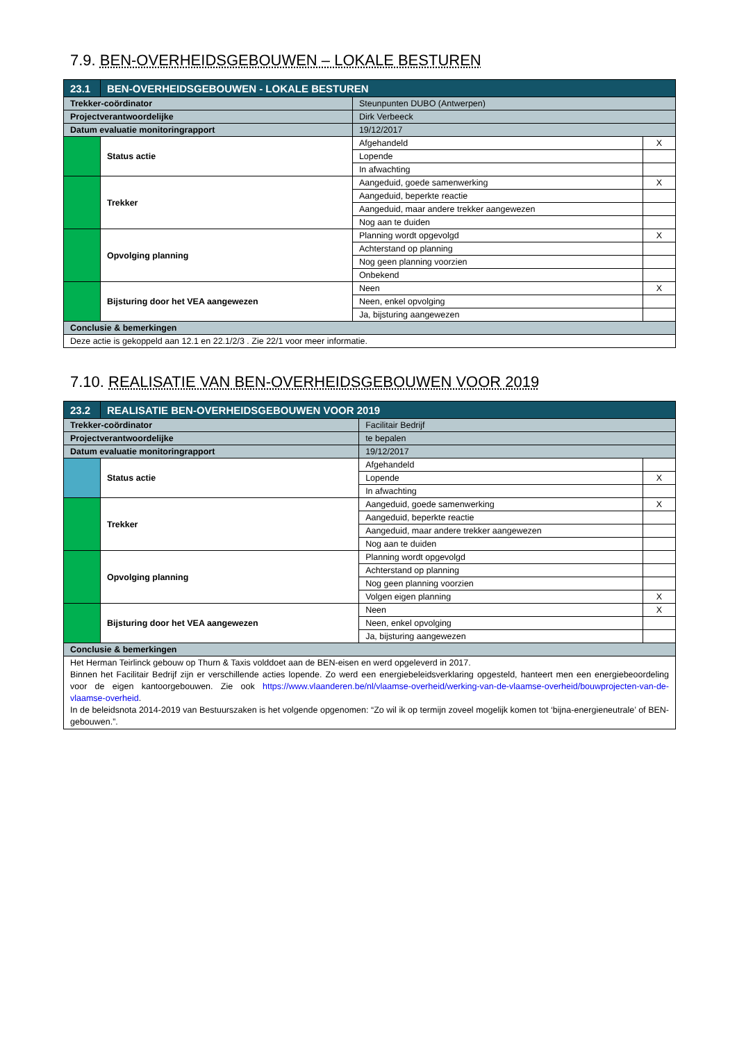7.9. BEN-OVERHEIDSGEBOUWEN – LOKALE BESTUREN
| 23.1 | BEN-OVERHEIDSGEBOUWEN - LOKALE BESTUREN | | | |
| Trekker-coördinator | | Steunpunten DUBO (Antwerpen) | | |
| Projectverantwoordelijke | | Dirk Verbeeck | | |
| Datum evaluatie monitoringrapport | | 19/12/2017 | | |
| | Status actie | | Afgehandeld | X |
| | | | Lopende | |
| | | | In afwachting | |
| | Trekker | | Aangeduid, goede samenwerking | X |
| | | | Aangeduid, beperkte reactie | |
| | | | Aangeduid, maar andere trekker aangewezen | |
| | | | Nog aan te duiden | |
| | Opvolging planning | | Planning wordt opgevolgd | X |
| | | | Achterstand op planning | |
| | | | Nog geen planning voorzien | |
| | | | Onbekend | |
| | Bijsturing door het VEA aangewezen | | Neen | X |
| | | | Neen, enkel opvolging | |
| | | | Ja, bijsturing aangewezen | |
| Conclusie & bemerkingen | | | | |
| Deze actie is gekoppeld aan 12.1 en 22.1/2/3 . Zie 22/1 voor meer informatie. | | | | |
7.10. REALISATIE VAN BEN-OVERHEIDSGEBOUWEN VOOR 2019
| 23.2 | REALISATIE BEN-OVERHEIDSGEBOUWEN VOOR 2019 | | | |
| Trekker-coördinator | | Facilitair Bedrijf | | |
| Projectverantwoordelijke | | te bepalen | | |
| Datum evaluatie monitoringrapport | | 19/12/2017 | | |
| | Status actie | | Afgehandeld | |
| | | | Lopende | X |
| | | | In afwachting | |
| | Trekker | | Aangeduid, goede samenwerking | X |
| | | | Aangeduid, beperkte reactie | |
| | | | Aangeduid, maar andere trekker aangewezen | |
| | | | Nog aan te duiden | |
| | Opvolging planning | | Planning wordt opgevolgd | |
| | | | Achterstand op planning | |
| | | | Nog geen planning voorzien | |
| | | | Volgen eigen planning | X |
| | Bijsturing door het VEA aangewezen | | Neen | X |
| | | | Neen, enkel opvolging | |
| | | | Ja, bijsturing aangewezen | |
| Conclusie & bemerkingen | | | | |
| Het Herman Teirlinck gebouw op Thurn & Taxis volddoet aan de BEN-eisen en werd opgeleverd in 2017. Binnen het Facilitair Bedrijf zijn er verschillende acties lopende. Zo werd een energiebeleidsverklaring opgesteld, hanteert men een energiebeoordeling voor de eigen kantoorgebouwen. Zie ook https://www.vlaanderen.be/nl/vlaamse-overheid/werking-van-de-vlaamse-overheid/bouwprojecten-van-de-vlaamse-overheid . In de beleidsnota 2014-2019 van Bestuurszaken is het volgende opgenomen: “Zo wil ik op termijn zoveel mogelijk komen tot ‘bijna-energieneutrale’ of BEN-gebouwen.”. | | | | |